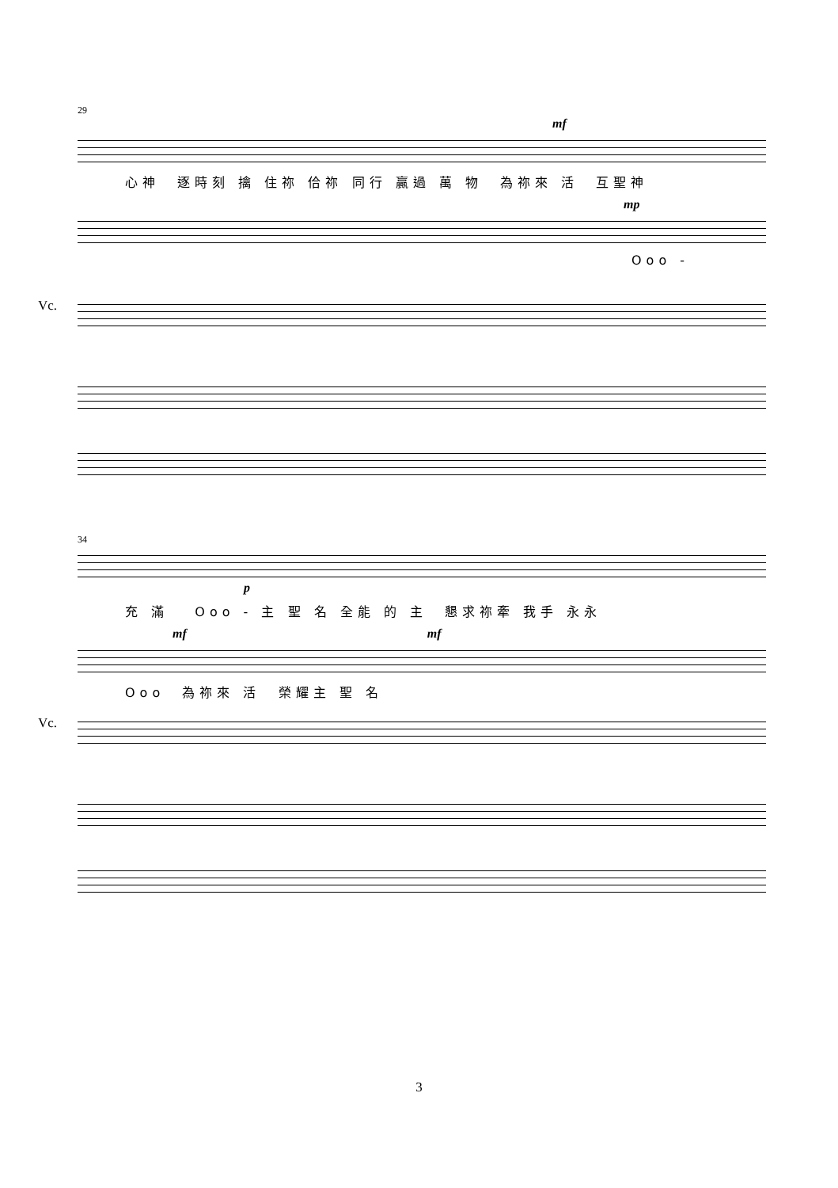29
mf
心神 逐時刻 擒 住祢 佮祢 同行 贏過 萬 物 為祢來 活 互聖神
mp
Ooo -
Vc.
34
p
充 滿 Ooo - 主 聖 名 全能 的 主 懇求祢牽 我手 永永
mf mf
Ooo 為祢來 活 榮耀主 聖 名
Vc.
3